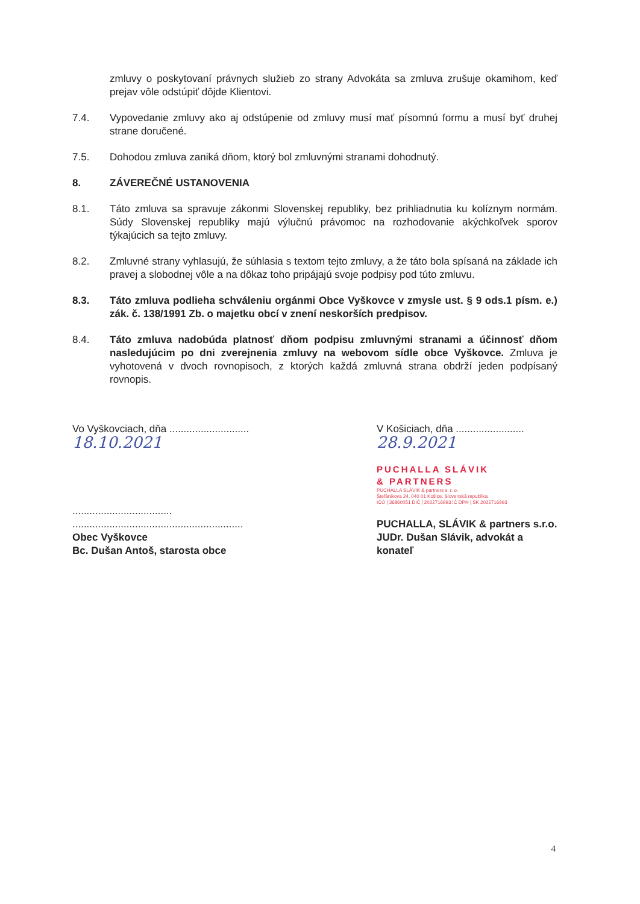zmluvy o poskytovaní právnych služieb zo strany Advokáta sa zmluva zrušuje okamihom, keď prejav vôle odstúpiť dôjde Klientovi.
7.4. Vypovedanie zmluvy ako aj odstúpenie od zmluvy musí mať písomnú formu a musí byť druhej strane doručené.
7.5. Dohodou zmluva zaniká dňom, ktorý bol zmluvnými stranami dohodnutý.
8. ZÁVEREČNÉ USTANOVENIA
8.1. Táto zmluva sa spravuje zákonmi Slovenskej republiky, bez prihliadnutia ku kolíznym normám. Súdy Slovenskej republiky majú výlučnú právomoc na rozhodovanie akýchkoľvek sporov týkajúcich sa tejto zmluvy.
8.2. Zmluvné strany vyhlasujú, že súhlasia s textom tejto zmluvy, a že táto bola spísaná na základe ich pravej a slobodnej vôle a na dôkaz toho pripájajú svoje podpisy pod túto zmluvu.
8.3. Táto zmluva podlieha schváleniu orgánmi Obce Vyškovce v zmysle ust. § 9 ods.1 písm. e.) zák. č. 138/1991 Zb. o majetku obcí v znení neskorších predpisov.
8.4. Táto zmluva nadobúda platnosť dňom podpisu zmluvnými stranami a účinnosť dňom nasledujúcim po dni zverejnenia zmluvy na webovom sídle obce Vyškovce. Zmluva je vyhotovená v dvoch rovnopisoch, z ktorých každá zmluvná strana obdrží jeden podpísaný rovnopis.
Vo Vyškovciach, dňa ............................ 18.10.2021
...................................
............................................................
Obec Vyškovce
Bc. Dušan Antoš, starosta obce
V Košiciach, dňa ........................ 28.9.2021
PUCHALLA SLÁVIK
& PARTNERS
PUCHALLA SLÁVIK & partners s. r. o.
Štefánikova 24, 040 01 Košice, Slovenská republika
IČO | 36860051 DIČ | 2022716993 IČ DPH | SK 2022716993
PUCHALLA, SLÁVIK & partners s.r.o.
JUDr. Dušan Slávik, advokát a konateľ
4